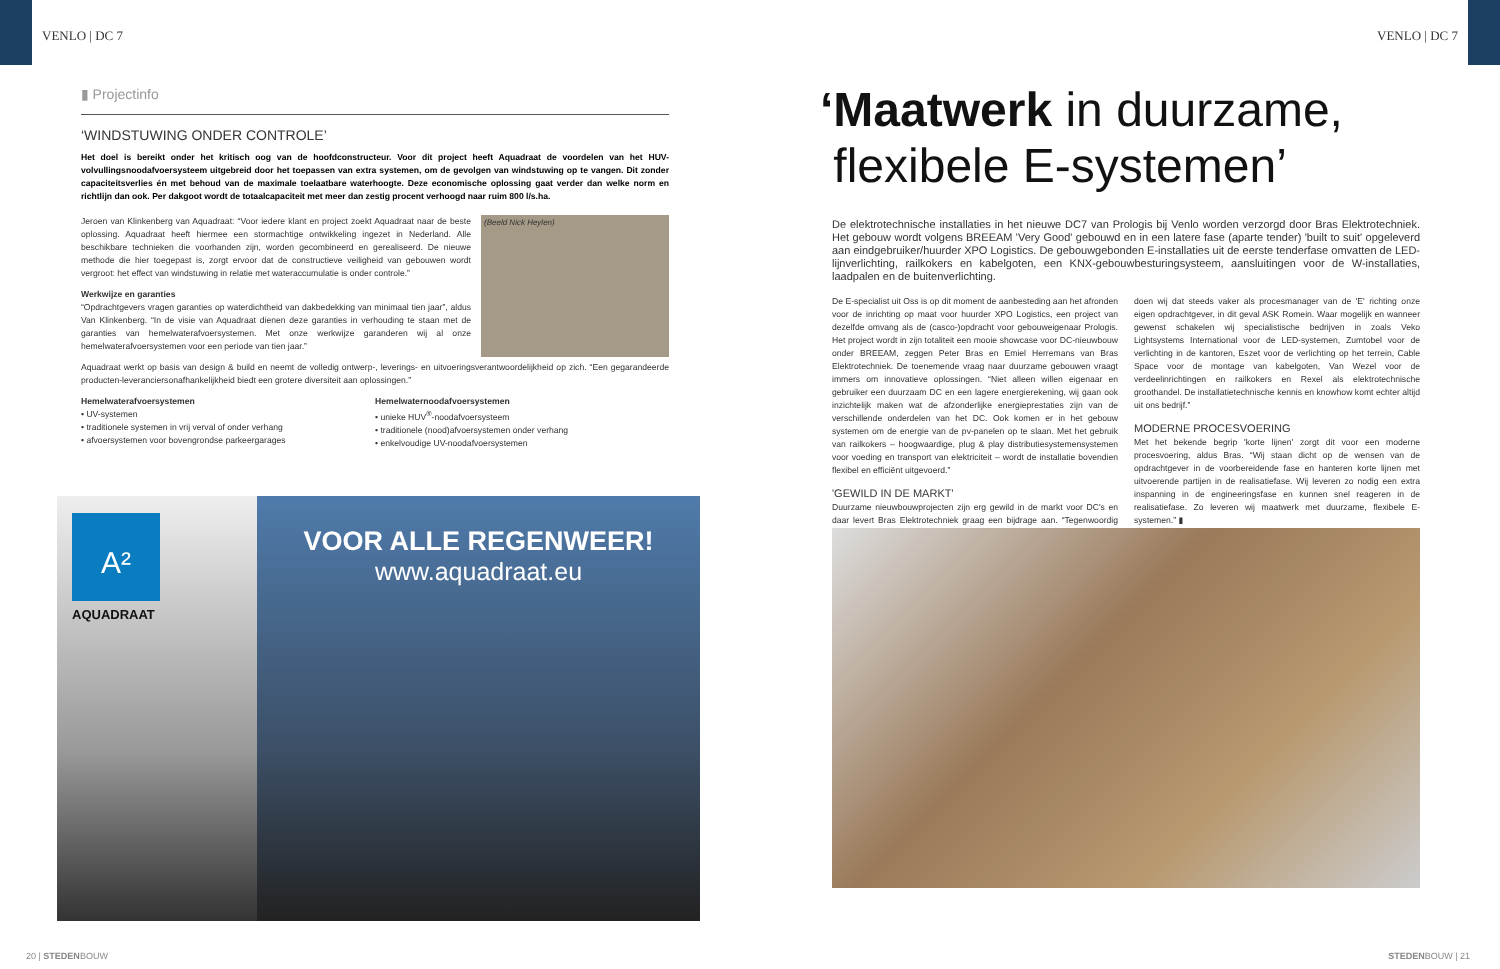VENLO | DC 7
▮ Projectinfo
‘WINDSTUWING ONDER CONTROLE’
Het doel is bereikt onder het kritisch oog van de hoofdconstructeur. Voor dit project heeft Aquadraat de voordelen van het HUV-volvullingsnoodafvoersysteem uitgebreid door het toepassen van extra systemen, om de gevolgen van windstuwing op te vangen. Dit zonder capaciteitsverlies én met behoud van de maximale toelaatbare waterhoogte. Deze economische oplossing gaat verder dan welke norm en richtlijn dan ook. Per dakgoot wordt de totaalcapaciteit met meer dan zestig procent verhoogd naar ruim 800 l/s.ha.
Jeroen van Klinkenberg van Aquadraat: “Voor iedere klant en project zoekt Aquadraat naar de beste oplossing. Aquadraat heeft hiermee een stormachtige ontwikkeling ingezet in Nederland. Alle beschikbare technieken die voorhanden zijn, worden gecombineerd en gerealiseerd. De nieuwe methode die hier toegepast is, zorgt ervoor dat de constructieve veiligheid van gebouwen wordt vergroot: het effect van windstuwing in relatie met wateraccumulatie is onder controle.”
Werkwijze en garanties
“Opdrachtgevers vragen garanties op waterdichtheid van dakbedekking van minimaal tien jaar”, aldus Van Klinkenberg. “In de visie van Aquadraat dienen deze garanties in verhouding te staan met de garanties van hemelwaterafvoersystemen. Met onze werkwijze garanderen wij al onze hemelwaterafvoersystemen voor een periode van tien jaar.”
(Beeld Nick Heylen)
Aquadraat werkt op basis van design & build en neemt de volledig ontwerp-, leverings- en uitvoeringsverantwoordelijkheid op zich. “Een gegarandeerde producten-leveranciersonafhankelijkheid biedt een grotere diversiteit aan oplossingen.”
Hemelwaterafvoersystemen
• UV-systemen
• traditionele systemen in vrij verval of onder verhang
• afvoersystemen voor bovengrondse parkeergarages
Hemelwaternoodafvoersystemen
• unieke HUV<sup>®</sup>-noodafvoersysteem
• traditionele (nood)afvoersystemen onder verhang
• enkelvoudige UV-noodafvoersystemen
A²
AQUADRAAT
VOOR ALLE REGENWEER!
www.aquadraat.eu
20 | STEDENBOUW
VENLO | DC 7
‘Maatwerk in duurzame,
flexibele E-systemen’
De elektrotechnische installaties in het nieuwe DC7 van Prologis bij Venlo worden verzorgd door Bras Elektrotechniek. Het gebouw wordt volgens BREEAM 'Very Good' gebouwd en in een latere fase (aparte tender) 'built to suit' opgeleverd aan eindgebruiker/huurder XPO Logistics. De gebouwgebonden E-installaties uit de eerste tenderfase omvatten de LED-lijnverlichting, railkokers en kabelgoten, een KNX-gebouwbesturingsysteem, aansluitingen voor de W-installaties, laadpalen en de buitenverlichting.
De E-specialist uit Oss is op dit moment de aanbesteding aan het afronden voor de inrichting op maat voor huurder XPO Logistics, een project van dezelfde omvang als de (casco-)opdracht voor gebouweigenaar Prologis. Het project wordt in zijn totaliteit een mooie showcase voor DC-nieuwbouw onder BREEAM, zeggen Peter Bras en Emiel Herremans van Bras Elektrotechniek. De toenemende vraag naar duurzame gebouwen vraagt immers om innovatieve oplossingen. “Niet alleen willen eigenaar en gebruiker een duurzaam DC en een lagere energierekening, wij gaan ook inzichtelijk maken wat de afzonderlijke energieprestaties zijn van de verschillende onderdelen van het DC. Ook komen er in het gebouw systemen om de energie van de pv-panelen op te slaan. Met het gebruik van railkokers – hoogwaardige, plug & play distributiesystemensystemen voor voeding en transport van elektriciteit – wordt de installatie bovendien flexibel en efficiënt uitgevoerd.”
'GEWILD IN DE MARKT'
Duurzame nieuwbouwprojecten zijn erg gewild in de markt voor DC's en daar levert Bras Elektrotechniek graag een bijdrage aan. “Tegenwoordig doen wij dat steeds vaker als procesmanager van de 'E' richting onze eigen opdrachtgever, in dit geval ASK Romein. Waar mogelijk en wanneer gewenst schakelen wij specialistische bedrijven in zoals Veko Lightsystems International voor de LED-systemen, Zumtobel voor de verlichting in de kantoren, Eszet voor de verlichting op het terrein, Cable Space voor de montage van kabelgoten, Van Wezel voor de verdeelinrichtingen en railkokers en Rexel als elektrotechnische groothandel. De installatietechnische kennis en knowhow komt echter altijd uit ons bedrijf.”
MODERNE PROCESVOERING
Met het bekende begrip 'korte lijnen' zorgt dit voor een moderne procesvoering, aldus Bras. “Wij staan dicht op de wensen van de opdrachtgever in de voorbereidende fase en hanteren korte lijnen met uitvoerende partijen in de realisatiefase. Wij leveren zo nodig een extra inspanning in de engineeringsfase en kunnen snel reageren in de realisatiefase. Zo leveren wij maatwerk met duurzame, flexibele E-systemen.” ▮
STEDENBOUW | 21